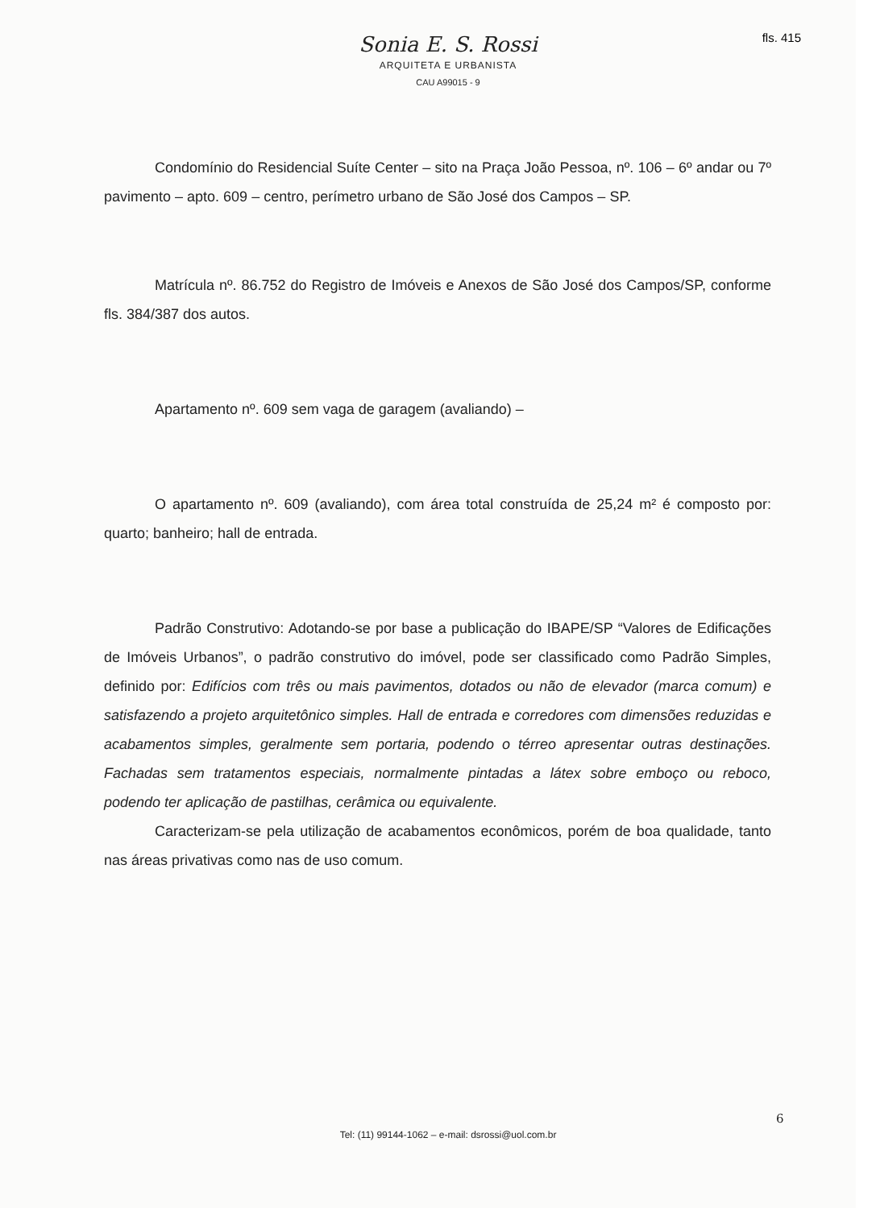fls. 415
Sonia E. S. Rossi
ARQUITETA E URBANISTA
CAU A99015 - 9
Condomínio do Residencial Suíte Center – sito na Praça João Pessoa, nº. 106 – 6º andar ou 7º pavimento – apto. 609 – centro, perímetro urbano de São José dos Campos – SP.
Matrícula nº. 86.752 do Registro de Imóveis e Anexos de São José dos Campos/SP, conforme fls. 384/387 dos autos.
Apartamento nº. 609 sem vaga de garagem (avaliando) –
O apartamento nº. 609 (avaliando), com área total construída de 25,24 m² é composto por: quarto; banheiro; hall de entrada.
Padrão Construtivo: Adotando-se por base a publicação do IBAPE/SP “Valores de Edificações de Imóveis Urbanos”, o padrão construtivo do imóvel, pode ser classificado como Padrão Simples, definido por: Edifícios com três ou mais pavimentos, dotados ou não de elevador (marca comum) e satisfazendo a projeto arquitetônico simples. Hall de entrada e corredores com dimensões reduzidas e acabamentos simples, geralmente sem portaria, podendo o térreo apresentar outras destinações. Fachadas sem tratamentos especiais, normalmente pintadas a látex sobre emboço ou reboco, podendo ter aplicação de pastilhas, cerâmica ou equivalente.
Caracterizam-se pela utilização de acabamentos econômicos, porém de boa qualidade, tanto nas áreas privativas como nas de uso comum.
6
Tel: (11) 99144-1062 – e-mail: dsrossi@uol.com.br